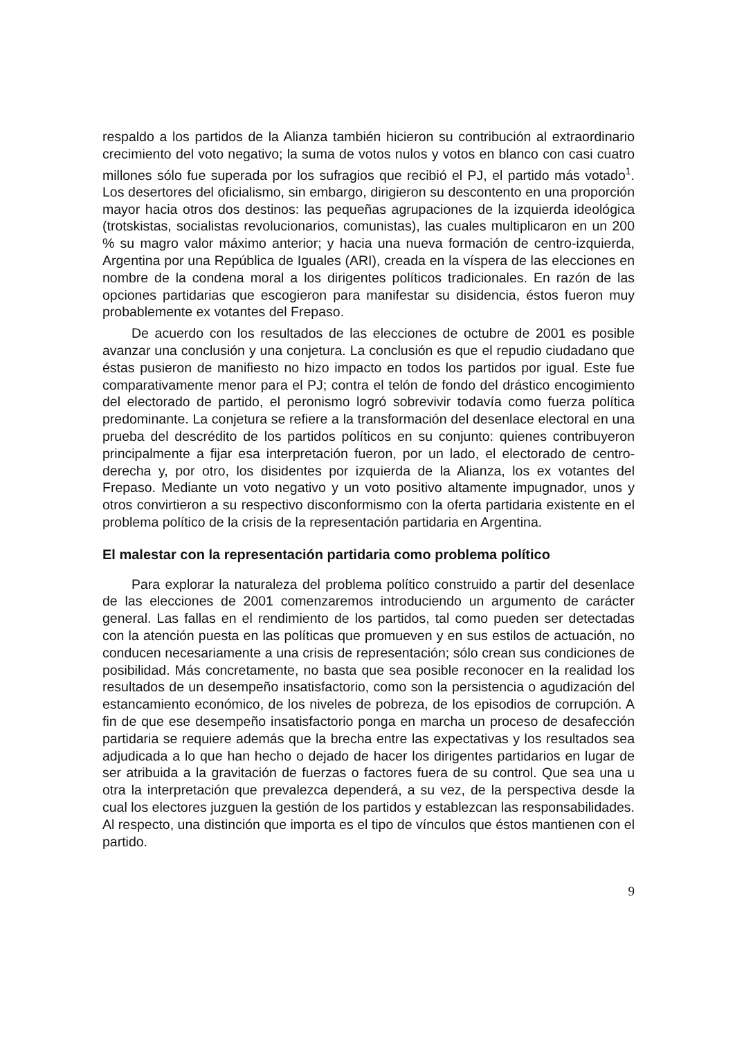respaldo a los partidos de la Alianza también hicieron su contribución al extraordinario crecimiento del voto negativo; la suma de votos nulos y votos en blanco con casi cuatro millones sólo fue superada por los sufragios que recibió el PJ, el partido más votado<sup>1</sup>. Los desertores del oficialismo, sin embargo, dirigieron su descontento en una proporción mayor hacia otros dos destinos: las pequeñas agrupaciones de la izquierda ideológica (trotskistas, socialistas revolucionarios, comunistas), las cuales multiplicaron en un 200 % su magro valor máximo anterior; y hacia una nueva formación de centro-izquierda, Argentina por una República de Iguales (ARI), creada en la víspera de las elecciones en nombre de la condena moral a los dirigentes políticos tradicionales. En razón de las opciones partidarias que escogieron para manifestar su disidencia, éstos fueron muy probablemente ex votantes del Frepaso.
De acuerdo con los resultados de las elecciones de octubre de 2001 es posible avanzar una conclusión y una conjetura. La conclusión es que el repudio ciudadano que éstas pusieron de manifiesto no hizo impacto en todos los partidos por igual. Este fue comparativamente menor para el PJ; contra el telón de fondo del drástico encogimiento del electorado de partido, el peronismo logró sobrevivir todavía como fuerza política predominante. La conjetura se refiere a la transformación del desenlace electoral en una prueba del descrédito de los partidos políticos en su conjunto: quienes contribuyeron principalmente a fijar esa interpretación fueron, por un lado, el electorado de centro-derecha y, por otro, los disidentes por izquierda de la Alianza, los ex votantes del Frepaso. Mediante un voto negativo y un voto positivo altamente impugnador, unos y otros convirtieron a su respectivo disconformismo con la oferta partidaria existente en el problema político de la crisis de la representación partidaria en Argentina.
El malestar con la representación partidaria como problema político
Para explorar la naturaleza del problema político construido a partir del desenlace de las elecciones de 2001 comenzaremos introduciendo un argumento de carácter general. Las fallas en el rendimiento de los partidos, tal como pueden ser detectadas con la atención puesta en las políticas que promueven y en sus estilos de actuación, no conducen necesariamente a una crisis de representación; sólo crean sus condiciones de posibilidad. Más concretamente, no basta que sea posible reconocer en la realidad los resultados de un desempeño insatisfactorio, como son la persistencia o agudización del estancamiento económico, de los niveles de pobreza, de los episodios de corrupción. A fin de que ese desempeño insatisfactorio ponga en marcha un proceso de desafección partidaria se requiere además que la brecha entre las expectativas y los resultados sea adjudicada a lo que han hecho o dejado de hacer los dirigentes partidarios en lugar de ser atribuida a la gravitación de fuerzas o factores fuera de su control. Que sea una u otra la interpretación que prevalezca dependerá, a su vez, de la perspectiva desde la cual los electores juzguen la gestión de los partidos y establezcan las responsabilidades. Al respecto, una distinción que importa es el tipo de vínculos que éstos mantienen con el partido.
9